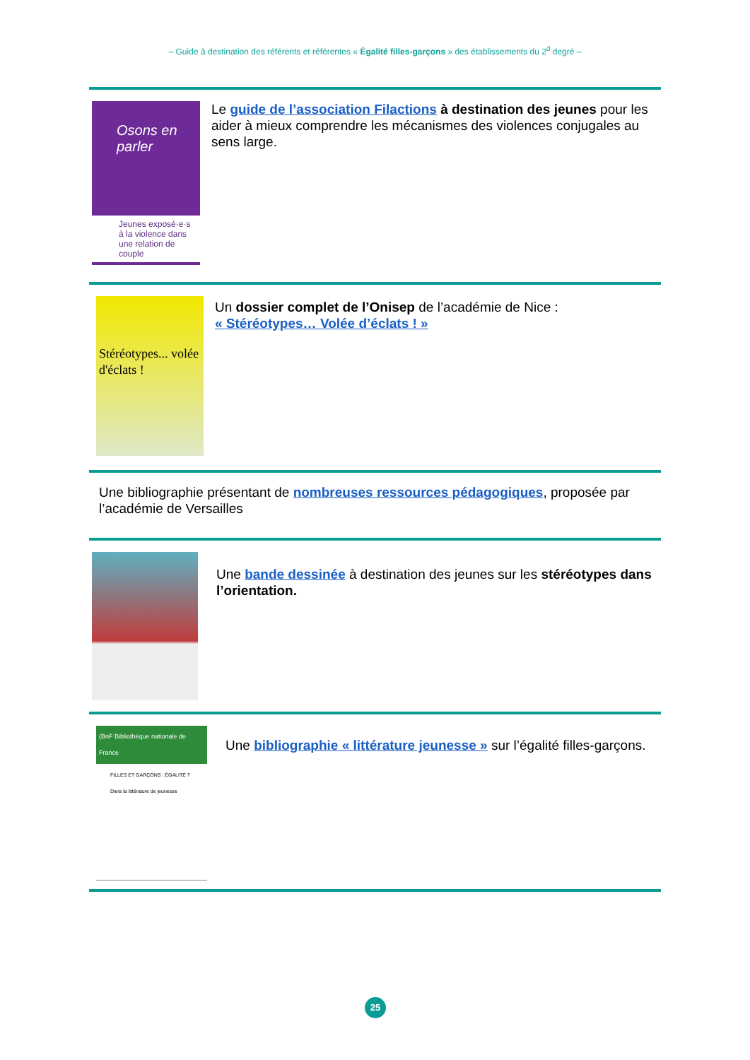– Guide à destination des référents et référentes « Égalité filles-garçons » des établissements du 2<sup>d</sup> degré –
Osons en parler
Jeunes exposé·e·s à la violence dans une relation de couple
Le guide de l’association Filactions à destination des jeunes pour les aider à mieux comprendre les mécanismes des violences conjugales au sens large.
Stéréotypes... volée d'éclats !
Un dossier complet de l’Onisep de l’académie de Nice :
« Stéréotypes… Volée d’éclats ! »
Une bibliographie présentant de nombreuses ressources pédagogiques, proposée par l’académie de Versailles
Une bande dessinée à destination des jeunes sur les stéréotypes dans l’orientation.
(BnF Bibliothèque nationale de France
FILLES ET GARÇONS : ÉGALITÉ ?
Dans la littérature de jeunesse
Une bibliographie « littérature jeunesse » sur l’égalité filles-garçons.
25